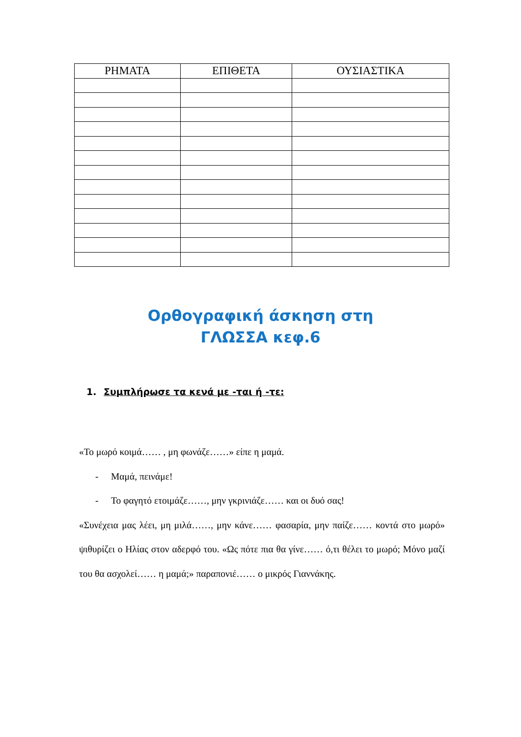| ΡΗΜΑΤΑ | ΕΠΙΘΕΤΑ | ΟΥΣΙΑΣΤΙΚΑ |
| --- | --- | --- |
Ορθογραφική άσκηση στη
ΓΛΩΣΣΑ κεφ.6
1. Συμπλήρωσε τα κενά με -ται ή -τε:
«Το μωρό κοιμά…… , μη φωνάζε……» είπε η μαμά.
- Μαμά, πεινάμε!
- Το φαγητό ετοιμάζε……, μην γκρινιάζε…… και οι δυό σας!
«Συνέχεια μας λέει, μη μιλά……, μην κάνε…… φασαρία, μην παίζε…… κοντά στο μωρό» ψιθυρίζει ο Ηλίας στον αδερφό του. «Ως πότε πια θα γίνε…… ό,τι θέλει το μωρό; Μόνο μαζί του θα ασχολεί…… η μαμά;» παραπονιέ…… ο μικρός Γιαννάκης.